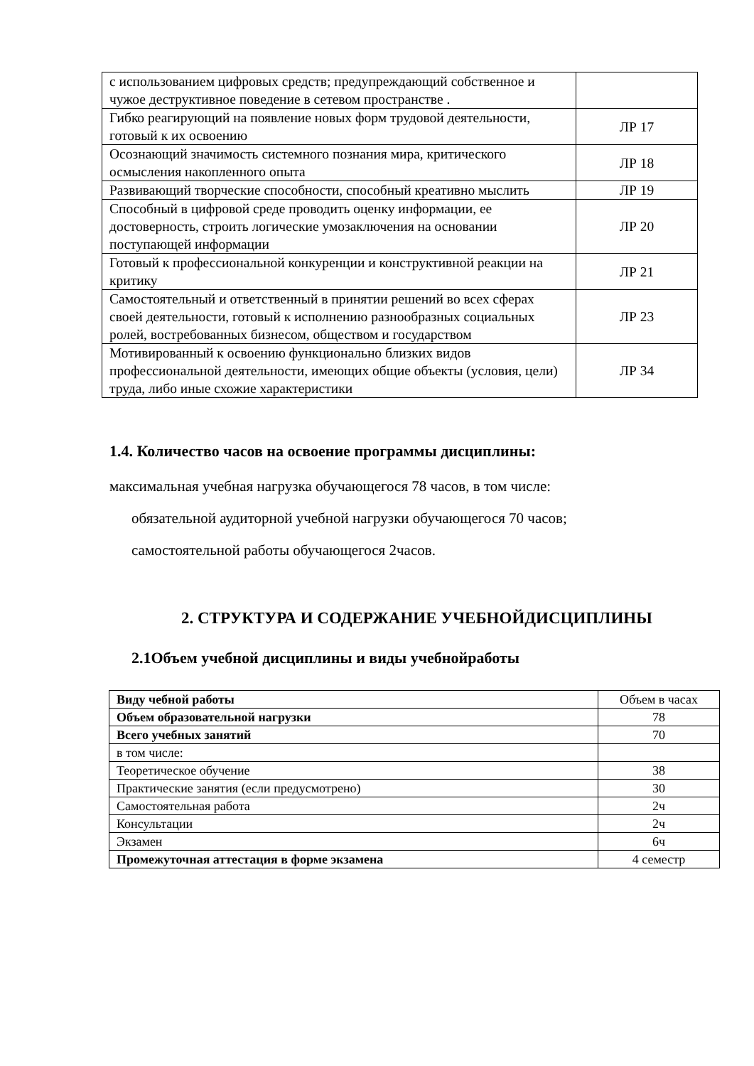| с использованием цифровых средств; предупреждающий собственное и чужое деструктивное поведение в сетевом пространстве . | |
| Гибко реагирующий на появление новых форм трудовой деятельности, готовый к их освоению | ЛР 17 |
| Осознающий значимость системного познания мира, критического осмысления накопленного опыта | ЛР 18 |
| Развивающий творческие способности, способный креативно мыслить | ЛР 19 |
| Способный в цифровой среде проводить оценку информации, ее достоверность, строить логические умозаключения на основании поступающей информации | ЛР 20 |
| Готовый к профессиональной конкуренции и конструктивной реакции на критику | ЛР 21 |
| Самостоятельный и ответственный в принятии решений во всех сферах своей деятельности, готовый к исполнению разнообразных социальных ролей, востребованных бизнесом, обществом и государством | ЛР 23 |
| Мотивированный к освоению функционально близких видов профессиональной деятельности, имеющих общие объекты (условия, цели) труда, либо иные схожие характеристики | ЛР 34 |
1.4. Количество часов на освоение программы дисциплины:
максимальная учебная нагрузка обучающегося 78 часов, в том числе:
обязательной аудиторной учебной нагрузки обучающегося 70 часов;
самостоятельной работы обучающегося 2часов.
2. СТРУКТУРА И СОДЕРЖАНИЕ УЧЕБНОЙДИСЦИПЛИНЫ
2.1Объем учебной дисциплины и виды учебнойработы
| Виду чебной работы | Объем в часах |
| Объем образовательной нагрузки | 78 |
| Всего учебных занятий | 70 |
| в том числе: | |
| Теоретическое обучение | 38 |
| Практические занятия (если предусмотрено) | 30 |
| Самостоятельная работа | 2ч |
| Консультации | 2ч |
| Экзамен | 6ч |
| Промежуточная аттестация в форме экзамена | 4 семестр |